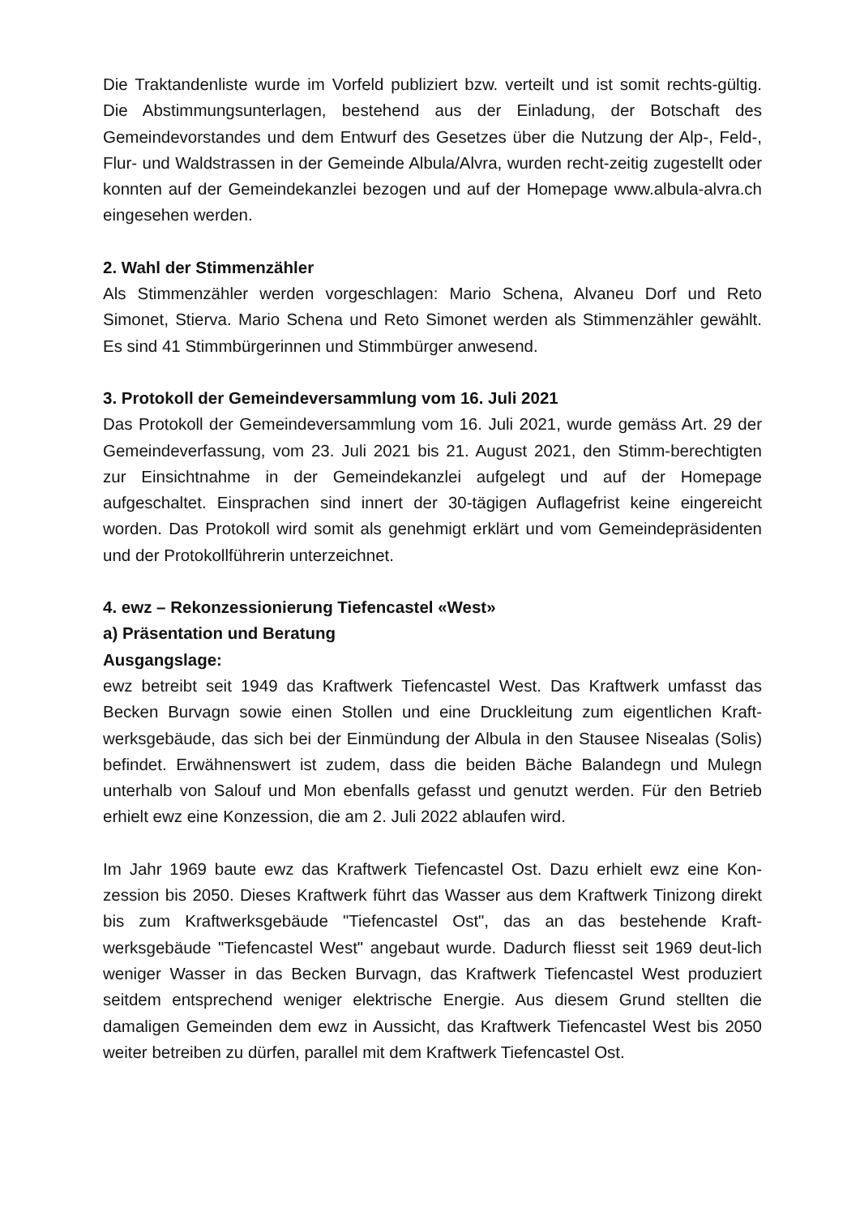Die Traktandenliste wurde im Vorfeld publiziert bzw. verteilt und ist somit rechts-gültig. Die Abstimmungsunterlagen, bestehend aus der Einladung, der Botschaft des Gemeindevorstandes und dem Entwurf des Gesetzes über die Nutzung der Alp-, Feld-, Flur- und Waldstrassen in der Gemeinde Albula/Alvra, wurden recht-zeitig zugestellt oder konnten auf der Gemeindekanzlei bezogen und auf der Homepage www.albula-alvra.ch eingesehen werden.
2. Wahl der Stimmenzähler
Als Stimmenzähler werden vorgeschlagen: Mario Schena, Alvaneu Dorf und Reto Simonet, Stierva. Mario Schena und Reto Simonet werden als Stimmenzähler gewählt. Es sind 41 Stimmbürgerinnen und Stimmbürger anwesend.
3. Protokoll der Gemeindeversammlung vom 16. Juli 2021
Das Protokoll der Gemeindeversammlung vom 16. Juli 2021, wurde gemäss Art. 29 der Gemeindeverfassung, vom 23. Juli 2021 bis 21. August 2021, den Stimm-berechtigten zur Einsichtnahme in der Gemeindekanzlei aufgelegt und auf der Homepage aufgeschaltet. Einsprachen sind innert der 30-tägigen Auflagefrist keine eingereicht worden. Das Protokoll wird somit als genehmigt erklärt und vom Gemeindepräsidenten und der Protokollführerin unterzeichnet.
4. ewz – Rekonzessionierung Tiefencastel «West»
a) Präsentation und Beratung
Ausgangslage:
ewz betreibt seit 1949 das Kraftwerk Tiefencastel West. Das Kraftwerk umfasst das Becken Burvagn sowie einen Stollen und eine Druckleitung zum eigentlichen Kraft-werksgebäude, das sich bei der Einmündung der Albula in den Stausee Nisealas (Solis) befindet. Erwähnenswert ist zudem, dass die beiden Bäche Balandegn und Mulegn unterhalb von Salouf und Mon ebenfalls gefasst und genutzt werden. Für den Betrieb erhielt ewz eine Konzession, die am 2. Juli 2022 ablaufen wird.
Im Jahr 1969 baute ewz das Kraftwerk Tiefencastel Ost. Dazu erhielt ewz eine Kon-zession bis 2050. Dieses Kraftwerk führt das Wasser aus dem Kraftwerk Tinizong direkt bis zum Kraftwerksgebäude "Tiefencastel Ost", das an das bestehende Kraft-werksgebäude "Tiefencastel West" angebaut wurde. Dadurch fliesst seit 1969 deut-lich weniger Wasser in das Becken Burvagn, das Kraftwerk Tiefencastel West produziert seitdem entsprechend weniger elektrische Energie. Aus diesem Grund stellten die damaligen Gemeinden dem ewz in Aussicht, das Kraftwerk Tiefencastel West bis 2050 weiter betreiben zu dürfen, parallel mit dem Kraftwerk Tiefencastel Ost.